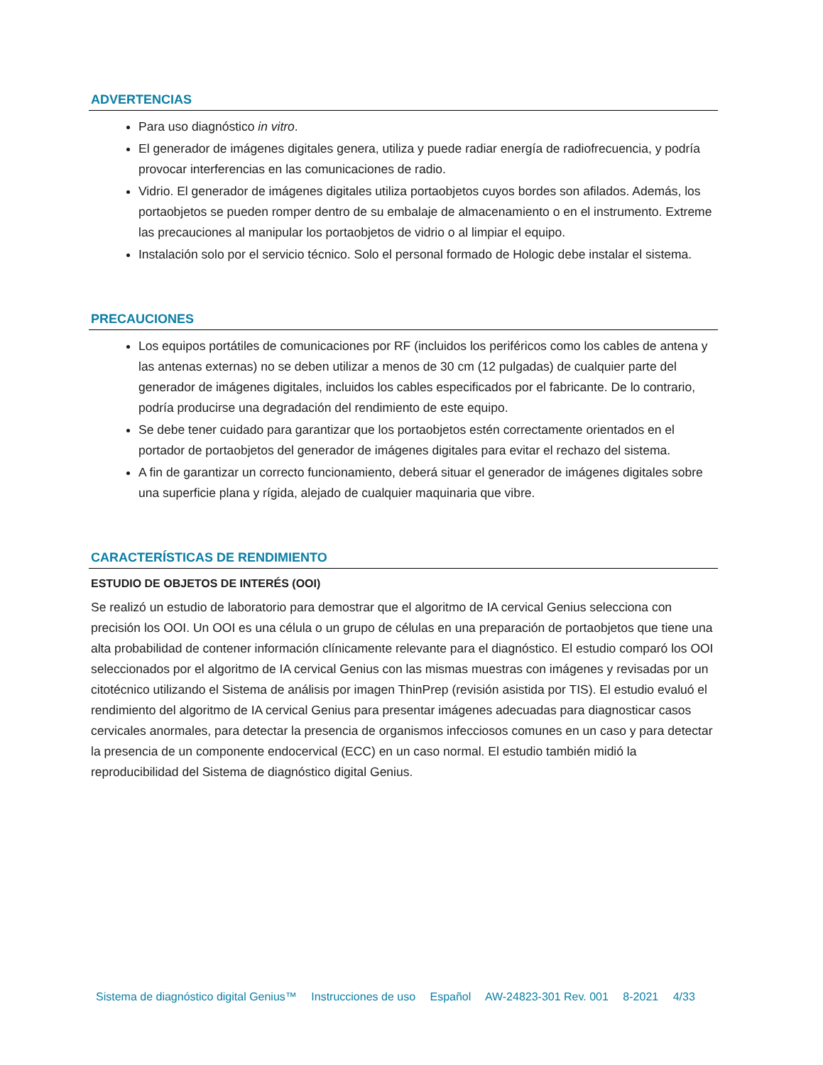ADVERTENCIAS
Para uso diagnóstico in vitro.
El generador de imágenes digitales genera, utiliza y puede radiar energía de radiofrecuencia, y podría provocar interferencias en las comunicaciones de radio.
Vidrio. El generador de imágenes digitales utiliza portaobjetos cuyos bordes son afilados. Además, los portaobjetos se pueden romper dentro de su embalaje de almacenamiento o en el instrumento. Extreme las precauciones al manipular los portaobjetos de vidrio o al limpiar el equipo.
Instalación solo por el servicio técnico. Solo el personal formado de Hologic debe instalar el sistema.
PRECAUCIONES
Los equipos portátiles de comunicaciones por RF (incluidos los periféricos como los cables de antena y las antenas externas) no se deben utilizar a menos de 30 cm (12 pulgadas) de cualquier parte del generador de imágenes digitales, incluidos los cables especificados por el fabricante. De lo contrario, podría producirse una degradación del rendimiento de este equipo.
Se debe tener cuidado para garantizar que los portaobjetos estén correctamente orientados en el portador de portaobjetos del generador de imágenes digitales para evitar el rechazo del sistema.
A fin de garantizar un correcto funcionamiento, deberá situar el generador de imágenes digitales sobre una superficie plana y rígida, alejado de cualquier maquinaria que vibre.
CARACTERÍSTICAS DE RENDIMIENTO
ESTUDIO DE OBJETOS DE INTERÉS (OOI)
Se realizó un estudio de laboratorio para demostrar que el algoritmo de IA cervical Genius selecciona con precisión los OOI. Un OOI es una célula o un grupo de células en una preparación de portaobjetos que tiene una alta probabilidad de contener información clínicamente relevante para el diagnóstico. El estudio comparó los OOI seleccionados por el algoritmo de IA cervical Genius con las mismas muestras con imágenes y revisadas por un citotécnico utilizando el Sistema de análisis por imagen ThinPrep (revisión asistida por TIS). El estudio evaluó el rendimiento del algoritmo de IA cervical Genius para presentar imágenes adecuadas para diagnosticar casos cervicales anormales, para detectar la presencia de organismos infecciosos comunes en un caso y para detectar la presencia de un componente endocervical (ECC) en un caso normal. El estudio también midió la reproducibilidad del Sistema de diagnóstico digital Genius.
Sistema de diagnóstico digital Genius™ Instrucciones de uso Español AW-24823-301 Rev. 001 8-2021 4/33